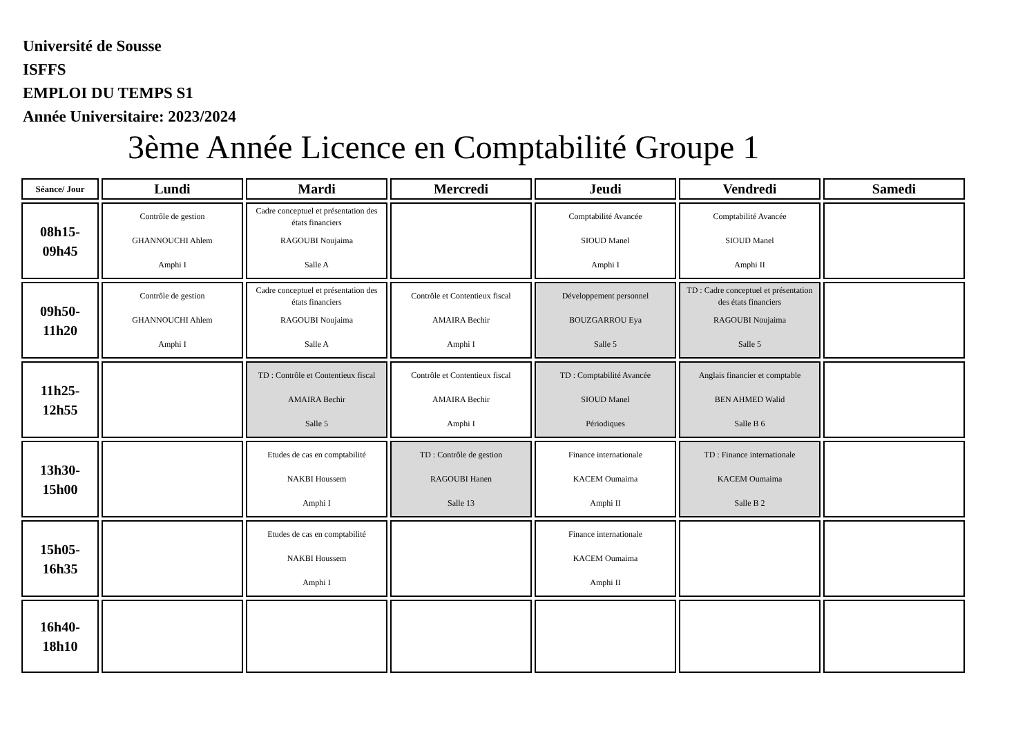Université de Sousse
ISFFS
EMPLOI DU TEMPS S1
Année Universitaire: 2023/2024
3ème Année Licence en Comptabilité Groupe 1
| Séance/ Jour | Lundi | Mardi | Mercredi | Jeudi | Vendredi | Samedi |
| --- | --- | --- | --- | --- | --- | --- |
| 08h15- 09h45 | Contrôle de gestion GHANNOUCHI Ahlem Amphi I | Cadre conceptuel et présentation des états financiers RAGOUBI Noujaima Salle A | | Comptabilité Avancée SIOUD Manel Amphi I | Comptabilité Avancée SIOUD Manel Amphi II | |
| 09h50- 11h20 | Contrôle de gestion GHANNOUCHI Ahlem Amphi I | Cadre conceptuel et présentation des états financiers RAGOUBI Noujaima Salle A | Contrôle et Contentieux fiscal AMAIRA Bechir Amphi I | Développement personnel BOUZGARROU Eya Salle 5 | TD : Cadre conceptuel et présentation des états financiers RAGOUBI Noujaima Salle 5 | |
| 11h25- 12h55 | | TD : Contrôle et Contentieux fiscal AMAIRA Bechir Salle 5 | Contrôle et Contentieux fiscal AMAIRA Bechir Amphi I | TD : Comptabilité Avancée SIOUD Manel Périodiques | Anglais financier et comptable BEN AHMED Walid Salle B 6 | |
| 13h30- 15h00 | | Etudes de cas en comptabilité NAKBI Houssem Amphi I | TD : Contrôle de gestion RAGOUBI Hanen Salle 13 | Finance internationale KACEM Oumaima Amphi II | TD : Finance internationale KACEM Oumaima Salle B 2 | |
| 15h05- 16h35 | | Etudes de cas en comptabilité NAKBI Houssem Amphi I | | Finance internationale KACEM Oumaima Amphi II | | |
| 16h40- 18h10 | | | | | | |